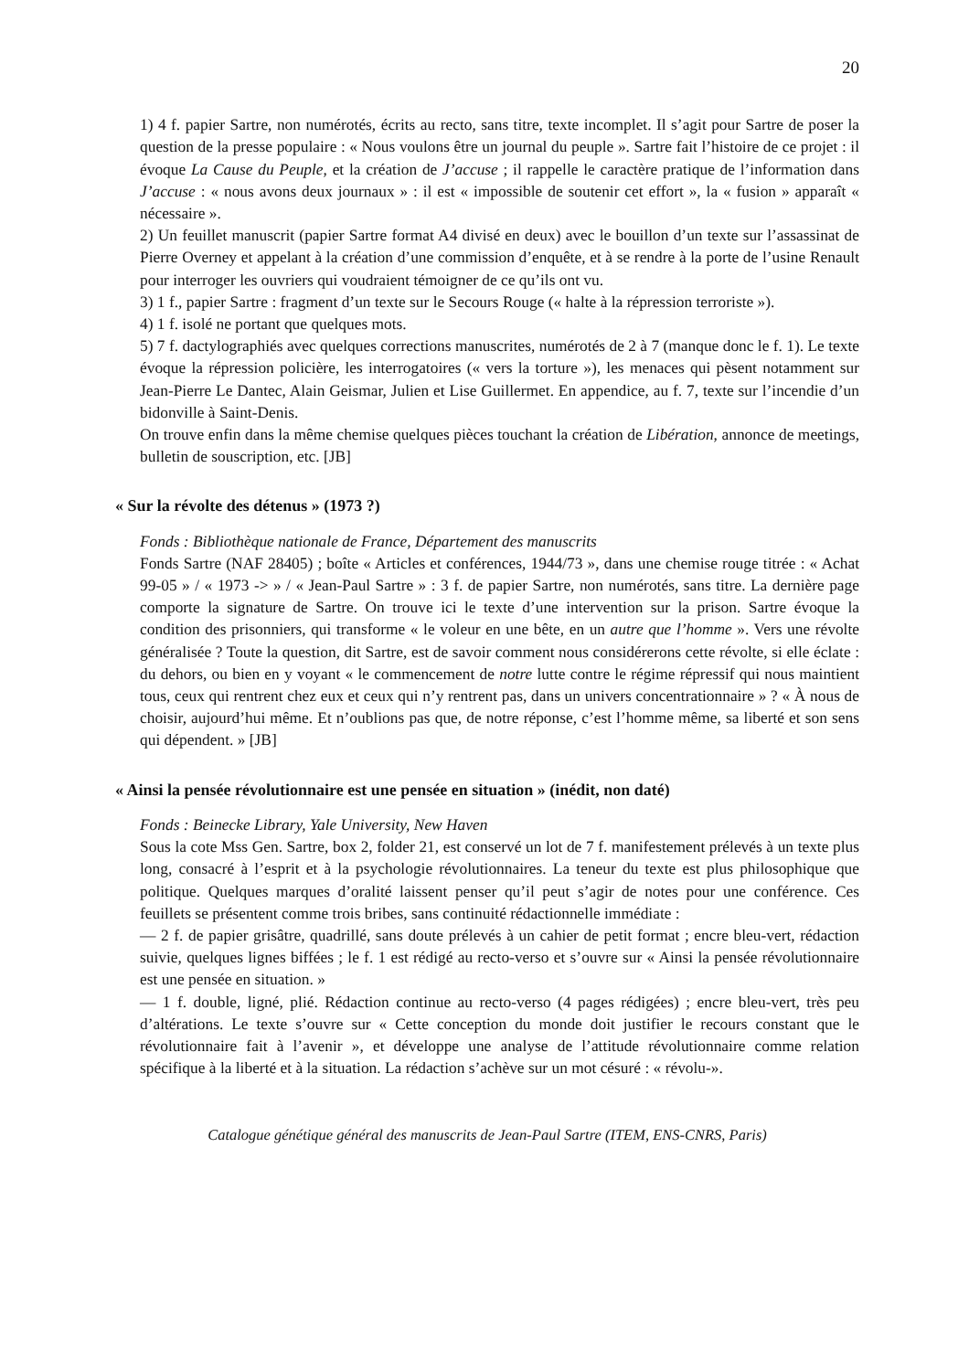20
1) 4 f. papier Sartre, non numérotés, écrits au recto, sans titre, texte incomplet. Il s’agit pour Sartre de poser la question de la presse populaire : « Nous voulons être un journal du peuple ». Sartre fait l’histoire de ce projet : il évoque La Cause du Peuple, et la création de J’accuse ; il rappelle le caractère pratique de l’information dans J’accuse : « nous avons deux journaux » : il est « impossible de soutenir cet effort », la « fusion » apparaît « nécessaire ».
2) Un feuillet manuscrit (papier Sartre format A4 divisé en deux) avec le bouillon d’un texte sur l’assassinat de Pierre Overney et appelant à la création d’une commission d’enquête, et à se rendre à la porte de l’usine Renault pour interroger les ouvriers qui voudraient témoigner de ce qu’ils ont vu.
3) 1 f., papier Sartre : fragment d’un texte sur le Secours Rouge (« halte à la répression terroriste »).
4) 1 f. isolé ne portant que quelques mots.
5) 7 f. dactylographiés avec quelques corrections manuscrites, numérotés de 2 à 7 (manque donc le f. 1). Le texte évoque la répression policière, les interrogatoires (« vers la torture »), les menaces qui pèsent notamment sur Jean-Pierre Le Dantec, Alain Geismar, Julien et Lise Guillermet. En appendice, au f. 7, texte sur l’incendie d’un bidonville à Saint-Denis.
On trouve enfin dans la même chemise quelques pièces touchant la création de Libération, annonce de meetings, bulletin de souscription, etc. [JB]
« Sur la révolte des détenus » (1973 ?)
Fonds : Bibliothèque nationale de France, Département des manuscrits
Fonds Sartre (NAF 28405) ; boîte « Articles et conférences, 1944/73 », dans une chemise rouge titrée : « Achat 99-05 » / « 1973 -> » / « Jean-Paul Sartre » : 3 f. de papier Sartre, non numérotés, sans titre. La dernière page comporte la signature de Sartre. On trouve ici le texte d’une intervention sur la prison. Sartre évoque la condition des prisonniers, qui transforme « le voleur en une bête, en un autre que l’homme ». Vers une révolte généralisée ? Toute la question, dit Sartre, est de savoir comment nous considérerons cette révolte, si elle éclate : du dehors, ou bien en y voyant « le commencement de notre lutte contre le régime répressif qui nous maintient tous, ceux qui rentrent chez eux et ceux qui n’y rentrent pas, dans un univers concentrationnaire » ? « À nous de choisir, aujourd’hui même. Et n’oublions pas que, de notre réponse, c’est l’homme même, sa liberté et son sens qui dépendent. » [JB]
« Ainsi la pensée révolutionnaire est une pensée en situation » (inédit, non daté)
Fonds : Beinecke Library, Yale University, New Haven
Sous la cote Mss Gen. Sartre, box 2, folder 21, est conservé un lot de 7 f. manifestement prélevés à un texte plus long, consacré à l’esprit et à la psychologie révolutionnaires. La teneur du texte est plus philosophique que politique. Quelques marques d’oralité laissent penser qu’il peut s’agir de notes pour une conférence. Ces feuillets se présentent comme trois bribes, sans continuité rédactionnelle immédiate :
— 2 f. de papier grisâtre, quadrillé, sans doute prélevés à un cahier de petit format ; encre bleu-vert, rédaction suivie, quelques lignes biffées ; le f. 1 est rédigé au recto-verso et s’ouvre sur « Ainsi la pensée révolutionnaire est une pensée en situation. »
— 1 f. double, ligné, plié. Rédaction continue au recto-verso (4 pages rédigées) ; encre bleu-vert, très peu d’altérations. Le texte s’ouvre sur « Cette conception du monde doit justifier le recours constant que le révolutionnaire fait à l’avenir », et développe une analyse de l’attitude révolutionnaire comme relation spécifique à la liberté et à la situation. La rédaction s’achève sur un mot césuré : « révolu-».
Catalogue génétique général des manuscrits de Jean-Paul Sartre (ITEM, ENS-CNRS, Paris)